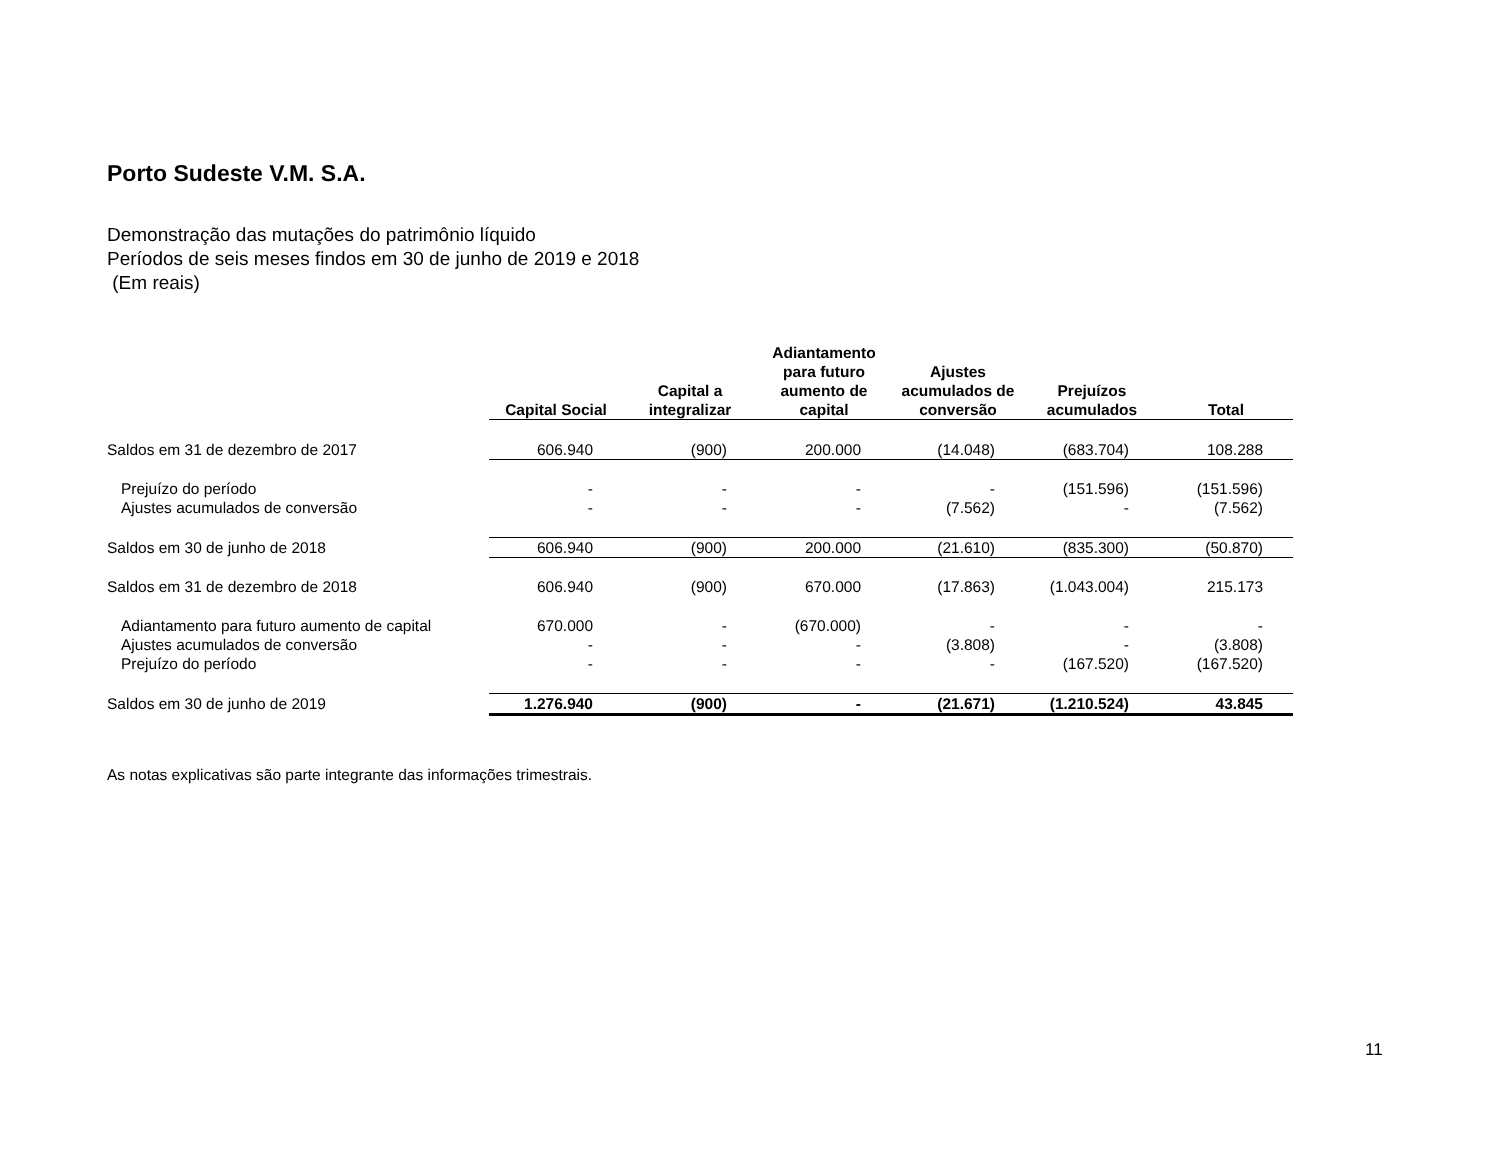Porto Sudeste V.M. S.A.
Demonstração das mutações do patrimônio líquido
Períodos de seis meses findos em 30 de junho de 2019 e 2018
(Em reais)
| | Capital Social | Capital a integralizar | Adiantamento para futuro aumento de capital | Ajustes acumulados de conversão | Prejuízos acumulados | Total |
| --- | --- | --- | --- | --- | --- | --- |
| Saldos em 31 de dezembro de 2017 | 606.940 | (900) | 200.000 | (14.048) | (683.704) | 108.288 |
| Prejuízo do período | - | - | - | - | (151.596) | (151.596) |
| Ajustes acumulados de conversão | - | - | - | (7.562) | - | (7.562) |
| Saldos em 30 de junho de 2018 | 606.940 | (900) | 200.000 | (21.610) | (835.300) | (50.870) |
| Saldos em 31 de dezembro de 2018 | 606.940 | (900) | 670.000 | (17.863) | (1.043.004) | 215.173 |
| Adiantamento para futuro aumento de capital | 670.000 | - | (670.000) | - | - | - |
| Ajustes acumulados de conversão | - | - | - | (3.808) | - | (3.808) |
| Prejuízo do período | - | - | - | - | (167.520) | (167.520) |
| Saldos em 30 de junho de 2019 | 1.276.940 | (900) | - | (21.671) | (1.210.524) | 43.845 |
As notas explicativas são parte integrante das informações trimestrais.
11